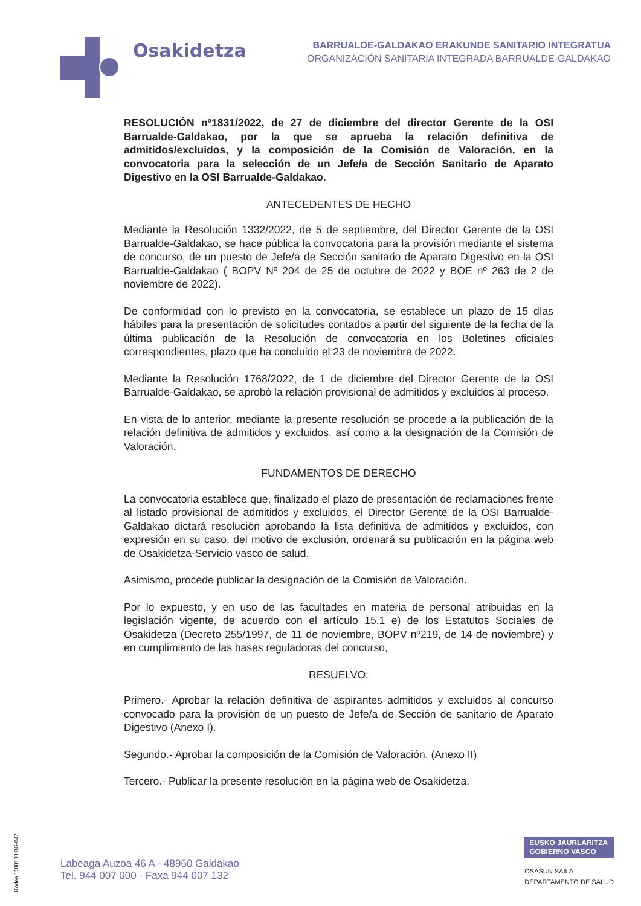Osakidetza
BARRUALDE-GALDAKAO ERAKUNDE SANITARIO INTEGRATUA
ORGANIZACIÓN SANITARIA INTEGRADA BARRUALDE-GALDAKAO
RESOLUCIÓN nº1831/2022, de 27 de diciembre del director Gerente de la OSI Barrualde-Galdakao, por la que se aprueba la relación definitiva de admitidos/excluidos, y la composición de la Comisión de Valoración, en la convocatoria para la selección de un Jefe/a de Sección Sanitario de Aparato Digestivo en la OSI Barrualde-Galdakao.
ANTECEDENTES DE HECHO
Mediante la Resolución 1332/2022, de 5 de septiembre, del Director Gerente de la OSI Barrualde-Galdakao, se hace pública la convocatoria para la provisión mediante el sistema de concurso, de un puesto de Jefe/a de Sección sanitario de Aparato Digestivo en la OSI Barrualde-Galdakao ( BOPV Nº 204 de 25 de octubre de 2022 y BOE nº 263 de 2 de noviembre de 2022).
De conformidad con lo previsto en la convocatoria, se establece un plazo de 15 días hábiles para la presentación de solicitudes contados a partir del siguiente de la fecha de la última publicación de la Resolución de convocatoria en los Boletines oficiales correspondientes, plazo que ha concluido el 23 de noviembre de 2022.
Mediante la Resolución 1768/2022, de 1 de diciembre del Director Gerente de la OSI Barrualde-Galdakao, se aprobó la relación provisional de admitidos y excluidos al proceso.
En vista de lo anterior, mediante la presente resolución se procede a la publicación de la relación definitiva de admitidos y excluidos, así como a la designación de la Comisión de Valoración.
FUNDAMENTOS DE DERECHO
La convocatoria establece que, finalizado el plazo de presentación de reclamaciones frente al listado provisional de admitidos y excluidos, el Director Gerente de la OSI Barrualde-Galdakao dictará resolución aprobando la lista definitiva de admitidos y excluidos, con expresión en su caso, del motivo de exclusión, ordenará su publicación en la página web de Osakidetza-Servicio vasco de salud.
Asimismo, procede publicar la designación de la Comisión de Valoración.
Por lo expuesto, y en uso de las facultades en materia de personal atribuidas en la legislación vigente, de acuerdo con el artículo 15.1 e) de los Estatutos Sociales de Osakidetza (Decreto 255/1997, de 11 de noviembre, BOPV nº219, de 14 de noviembre) y en cumplimiento de las bases reguladoras del concurso,
RESUELVO:
Primero.- Aprobar la relación definitiva de aspirantes admitidos y excluidos al concurso convocado para la provisión de un puesto de Jefe/a de Sección de sanitario de Aparato Digestivo (Anexo I).
Segundo.- Aprobar la composición de la Comisión de Valoración. (Anexo II)
Tercero.- Publicar la presente resolución en la página web de Osakidetza.
Kodea 1100180 BG-047
Labeaga Auzoa 46 A - 48960 Galdakao
Tel. 944 007 000 - Faxa 944 007 132
EUSKO JAURLARITZA
GOBIERNO VASCO
OSASUN SAILA
DEPARTAMENTO DE SALUD